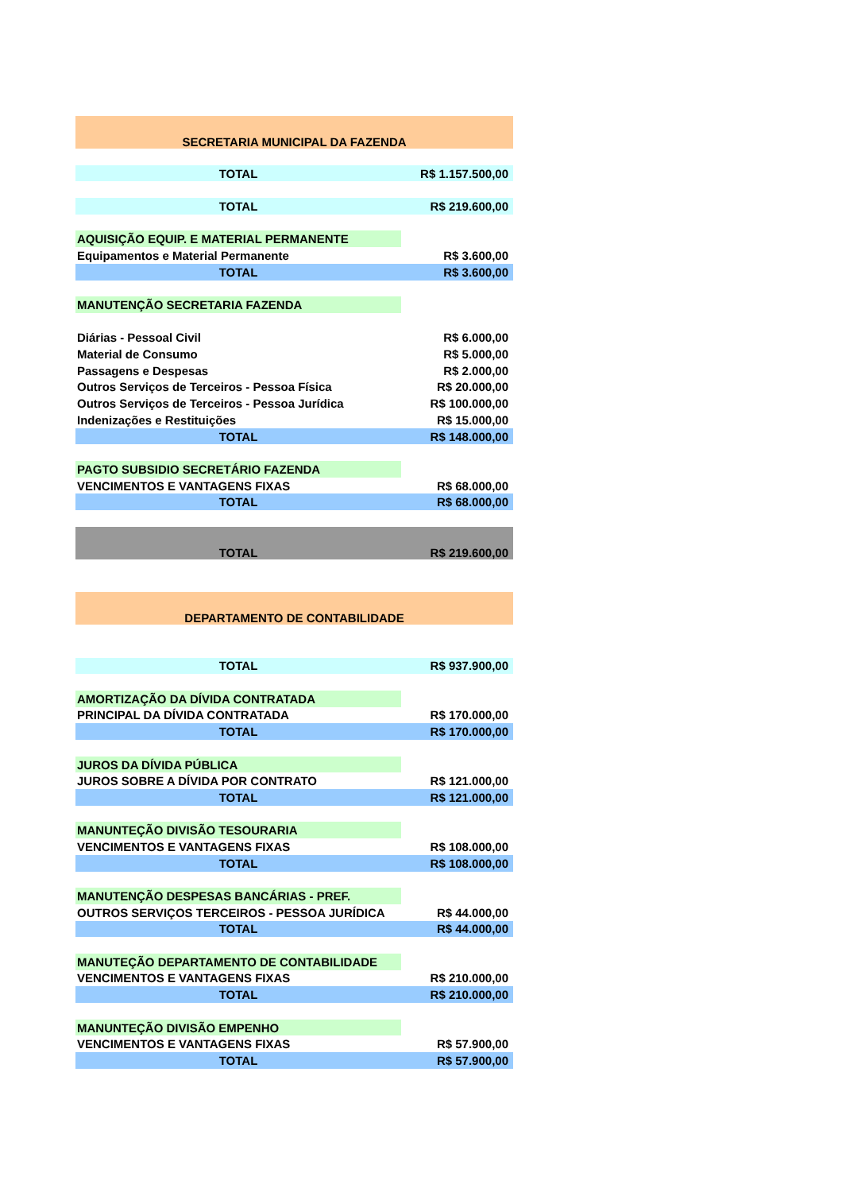| SECRETARIA MUNICIPAL DA FAZENDA | |
| TOTAL | R$ 1.157.500,00 |
| TOTAL | R$ 219.600,00 |
| AQUISIÇÃO EQUIP. E MATERIAL PERMANENTE | |
| Equipamentos e Material Permanente | R$ 3.600,00 |
| TOTAL | R$ 3.600,00 |
| MANUTENÇÃO SECRETARIA FAZENDA | |
| Diárias - Pessoal Civil | R$ 6.000,00 |
| Material de Consumo | R$ 5.000,00 |
| Passagens e Despesas | R$ 2.000,00 |
| Outros Serviços de Terceiros - Pessoa Física | R$ 20.000,00 |
| Outros Serviços de Terceiros - Pessoa Jurídica | R$ 100.000,00 |
| Indenizações e Restituições | R$ 15.000,00 |
| TOTAL | R$ 148.000,00 |
| PAGTO SUBSIDIO SECRETÁRIO FAZENDA | |
| VENCIMENTOS E VANTAGENS FIXAS | R$ 68.000,00 |
| TOTAL | R$ 68.000,00 |
| TOTAL | R$ 219.600,00 |
| DEPARTAMENTO DE CONTABILIDADE | |
| TOTAL | R$ 937.900,00 |
| AMORTIZAÇÃO DA DÍVIDA CONTRATADA | |
| PRINCIPAL DA DÍVIDA CONTRATADA | R$ 170.000,00 |
| TOTAL | R$ 170.000,00 |
| JUROS DA DÍVIDA PÚBLICA | |
| JUROS SOBRE A DÍVIDA POR CONTRATO | R$ 121.000,00 |
| TOTAL | R$ 121.000,00 |
| MANUNTEÇÃO DIVISÃO TESOURARIA | |
| VENCIMENTOS E VANTAGENS FIXAS | R$ 108.000,00 |
| TOTAL | R$ 108.000,00 |
| MANUTENÇÃO DESPESAS BANCÁRIAS - PREF. | |
| OUTROS SERVIÇOS TERCEIROS - PESSOA JURÍDICA | R$ 44.000,00 |
| TOTAL | R$ 44.000,00 |
| MANUTEÇÃO DEPARTAMENTO DE CONTABILIDADE | |
| VENCIMENTOS E VANTAGENS FIXAS | R$ 210.000,00 |
| TOTAL | R$ 210.000,00 |
| MANUNTEÇÃO DIVISÃO EMPENHO | |
| VENCIMENTOS E VANTAGENS FIXAS | R$ 57.900,00 |
| TOTAL | R$ 57.900,00 |